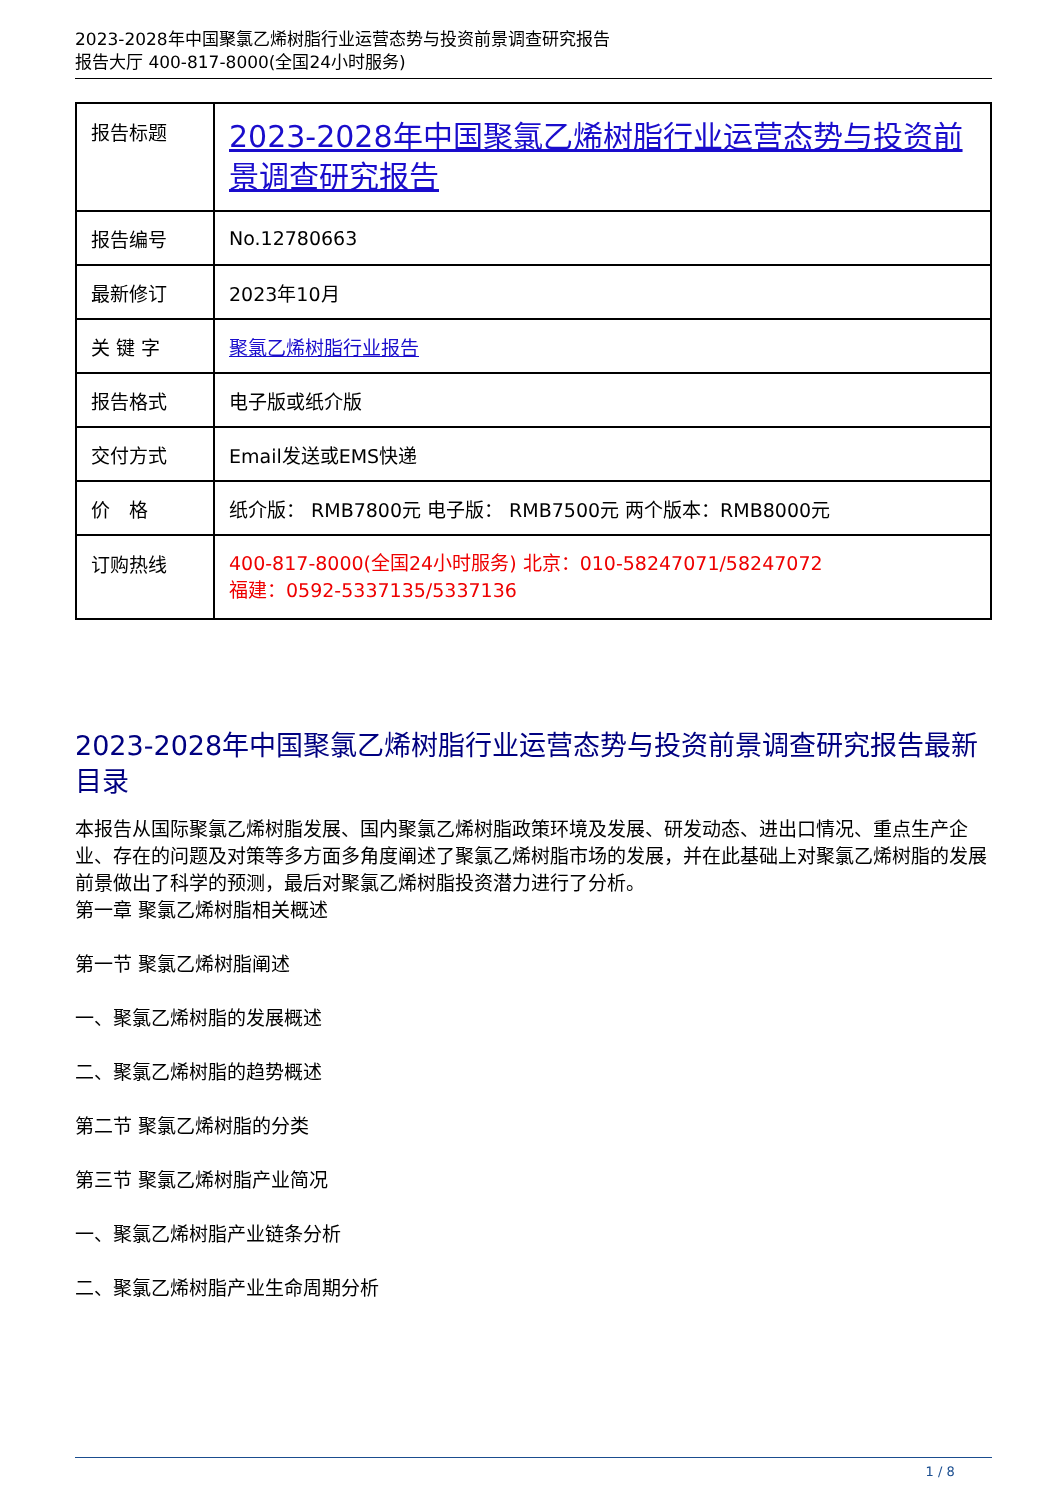2023-2028年中国聚氯乙烯树脂行业运营态势与投资前景调查研究报告
报告大厅 400-817-8000(全国24小时服务)
| 报告标题 | 2023-2028年中国聚氯乙烯树脂行业运营态势与投资前景调查研究报告 |
| 报告编号 | No.12780663 |
| 最新修订 | 2023年10月 |
| 关 键 字 | 聚氯乙烯树脂行业报告 |
| 报告格式 | 电子版或纸介版 |
| 交付方式 | Email发送或EMS快递 |
| 价 格 | 纸介版： RMB7800元 电子版： RMB7500元 两个版本：RMB8000元 |
| 订购热线 | 400-817-8000(全国24小时服务) 北京：010-58247071/58247072 福建：0592-5337135/5337136 |
2023-2028年中国聚氯乙烯树脂行业运营态势与投资前景调查研究报告最新目录
本报告从国际聚氯乙烯树脂发展、国内聚氯乙烯树脂政策环境及发展、研发动态、进出口情况、重点生产企业、存在的问题及对策等多方面多角度阐述了聚氯乙烯树脂市场的发展，并在此基础上对聚氯乙烯树脂的发展前景做出了科学的预测，最后对聚氯乙烯树脂投资潜力进行了分析。
第一章 聚氯乙烯树脂相关概述
第一节 聚氯乙烯树脂阐述
一、聚氯乙烯树脂的发展概述
二、聚氯乙烯树脂的趋势概述
第二节 聚氯乙烯树脂的分类
第三节 聚氯乙烯树脂产业简况
一、聚氯乙烯树脂产业链条分析
二、聚氯乙烯树脂产业生命周期分析
1 / 8